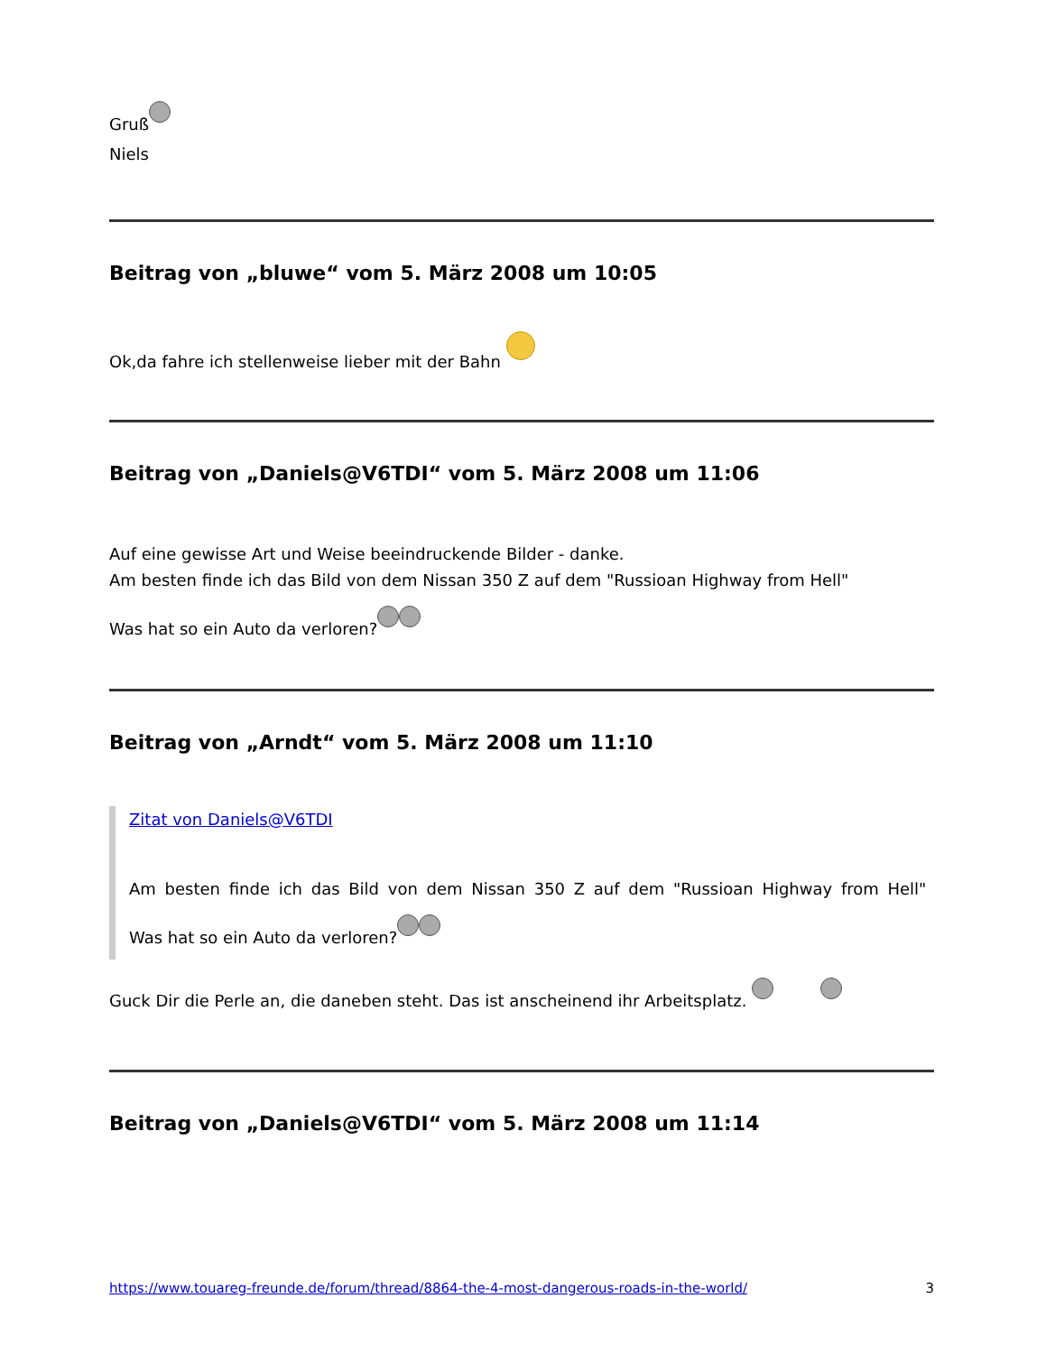Gruß
Niels
Beitrag von „bluwe“ vom 5. März 2008 um 10:05
Ok,da fahre ich stellenweise lieber mit der Bahn
Beitrag von „Daniels@V6TDI“ vom 5. März 2008 um 11:06
Auf eine gewisse Art und Weise beeindruckende Bilder - danke.
Am besten finde ich das Bild von dem Nissan 350 Z auf dem "Russioan Highway from Hell"
Was hat so ein Auto da verloren?
Beitrag von „Arndt“ vom 5. März 2008 um 11:10
Zitat von Daniels@V6TDI
Am besten finde ich das Bild von dem Nissan 350 Z auf dem "Russioan Highway from Hell"
Was hat so ein Auto da verloren?
Guck Dir die Perle an, die daneben steht. Das ist anscheinend ihr Arbeitsplatz.
Beitrag von „Daniels@V6TDI“ vom 5. März 2008 um 11:14
https://www.touareg-freunde.de/forum/thread/8864-the-4-most-dangerous-roads-in-the-world/ 3